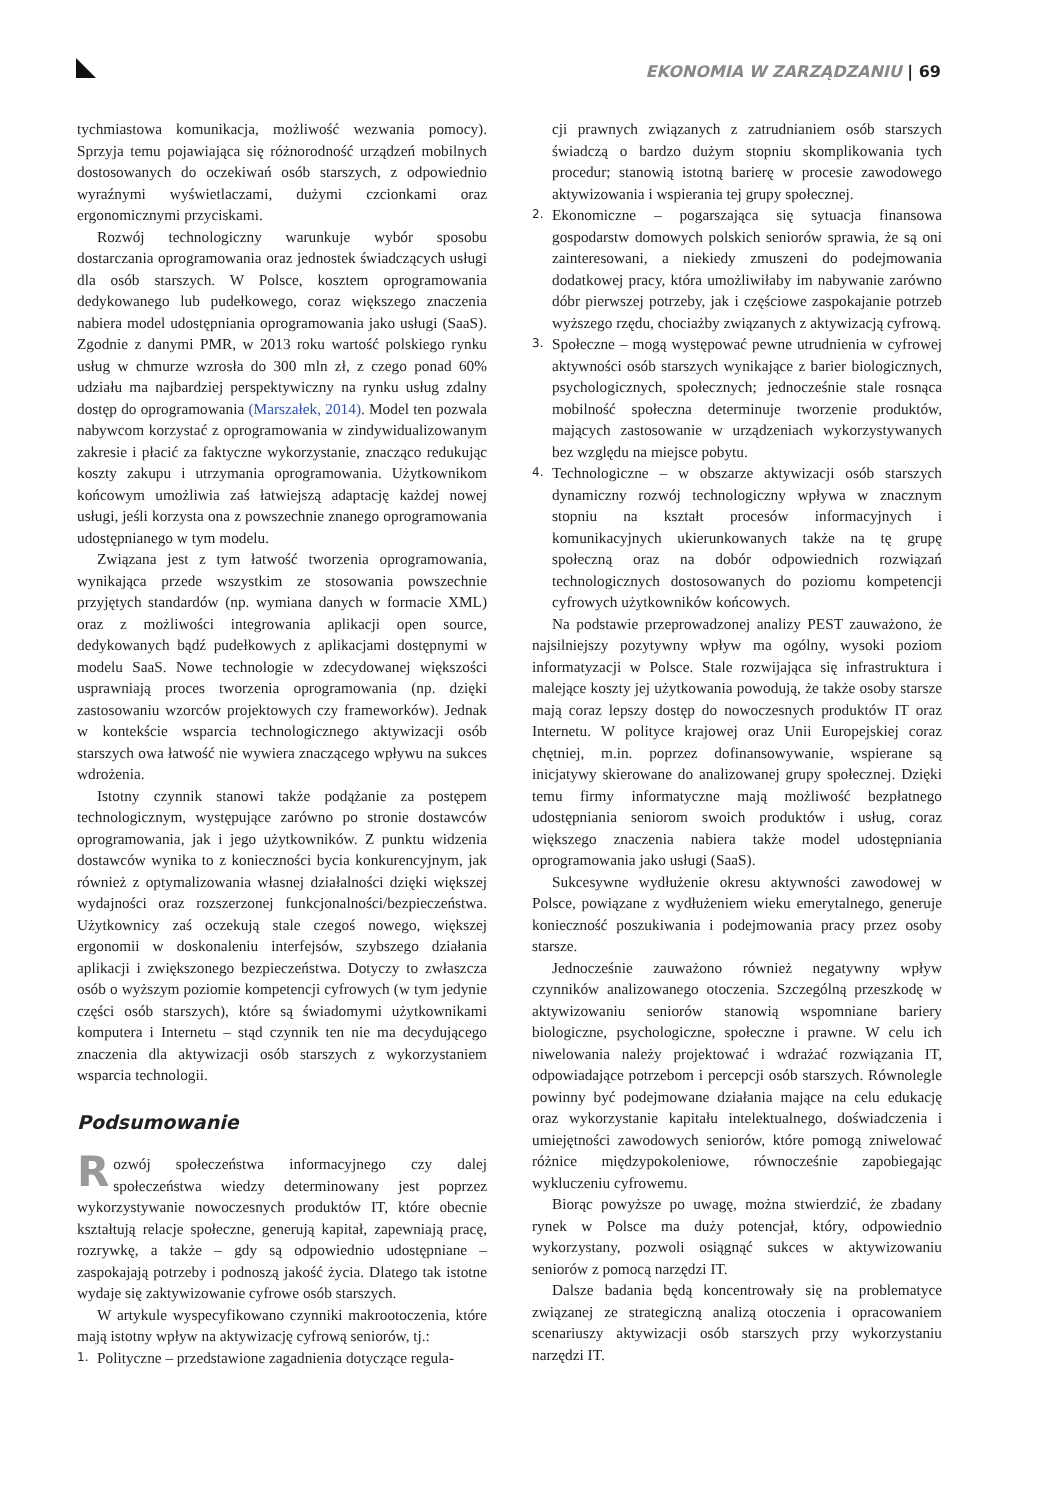EKONOMIA W ZARZĄDZANIU | 69
tychmiastowa komunikacja, możliwość wezwania pomocy). Sprzyja temu pojawiająca się różnorodność urządzeń mobilnych dostosowanych do oczekiwań osób starszych, z odpowiednio wyraźnymi wyświetlaczami, dużymi czcionkami oraz ergonomicznymi przyciskami.
Rozwój technologiczny warunkuje wybór sposobu dostarczania oprogramowania oraz jednostek świadczących usługi dla osób starszych. W Polsce, kosztem oprogramowania dedykowanego lub pudełkowego, coraz większego znaczenia nabiera model udostępniania oprogramowania jako usługi (SaaS). Zgodnie z danymi PMR, w 2013 roku wartość polskiego rynku usług w chmurze wzrosła do 300 mln zł, z czego ponad 60% udziału ma najbardziej perspektywiczny na rynku usług zdalny dostęp do oprogramowania (Marszałek, 2014). Model ten pozwala nabywcom korzystać z oprogramowania w zindywidualizowanym zakresie i płacić za faktyczne wykorzystanie, znacząco redukując koszty zakupu i utrzymania oprogramowania. Użytkownikom końcowym umożliwia zaś łatwiejszą adaptację każdej nowej usługi, jeśli korzysta ona z powszechnie znanego oprogramowania udostępnianego w tym modelu.
Związana jest z tym łatwość tworzenia oprogramowania, wynikająca przede wszystkim ze stosowania powszechnie przyjętych standardów (np. wymiana danych w formacie XML) oraz z możliwości integrowania aplikacji open source, dedykowanych bądź pudełkowych z aplikacjami dostępnymi w modelu SaaS. Nowe technologie w zdecydowanej większości usprawniają proces tworzenia oprogramowania (np. dzięki zastosowaniu wzorców projektowych czy frameworków). Jednak w kontekście wsparcia technologicznego aktywizacji osób starszych owa łatwość nie wywiera znaczącego wpływu na sukces wdrożenia.
Istotny czynnik stanowi także podążanie za postępem technologicznym, występujące zarówno po stronie dostawców oprogramowania, jak i jego użytkowników. Z punktu widzenia dostawców wynika to z konieczności bycia konkurencyjnym, jak również z optymalizowania własnej działalności dzięki większej wydajności oraz rozszerzonej funkcjonalności/bezpieczeństwa. Użytkownicy zaś oczekują stale czegoś nowego, większej ergonomii w doskonaleniu interfejsów, szybszego działania aplikacji i zwiększonego bezpieczeństwa. Dotyczy to zwłaszcza osób o wyższym poziomie kompetencji cyfrowych (w tym jedynie części osób starszych), które są świadomymi użytkownikami komputera i Internetu – stąd czynnik ten nie ma decydującego znaczenia dla aktywizacji osób starszych z wykorzystaniem wsparcia technologii.
Podsumowanie
Rozwój społeczeństwa informacyjnego czy dalej społeczeństwa wiedzy determinowany jest poprzez wykorzystywanie nowoczesnych produktów IT, które obecnie kształtują relacje społeczne, generują kapitał, zapewniają pracę, rozrywkę, a także – gdy są odpowiednio udostępniane – zaspokajają potrzeby i podnoszą jakość życia. Dlatego tak istotne wydaje się zaktywizowanie cyfrowe osób starszych.
W artykule wyspecyfikowano czynniki makrootoczenia, które mają istotny wpływ na aktywizację cyfrową seniorów, tj.:
1.
Polityczne – przedstawione zagadnienia dotyczące regula-
cji prawnych związanych z zatrudnianiem osób starszych świadczą o bardzo dużym stopniu skomplikowania tych procedur; stanowią istotną barierę w procesie zawodowego aktywizowania i wspierania tej grupy społecznej.
2.
Ekonomiczne – pogarszająca się sytuacja finansowa gospodarstw domowych polskich seniorów sprawia, że są oni zainteresowani, a niekiedy zmuszeni do podejmowania dodatkowej pracy, która umożliwiłaby im nabywanie zarówno dóbr pierwszej potrzeby, jak i częściowe zaspokajanie potrzeb wyższego rzędu, chociażby związanych z aktywizacją cyfrową.
3.
Społeczne – mogą występować pewne utrudnienia w cyfrowej aktywności osób starszych wynikające z barier biologicznych, psychologicznych, społecznych; jednocześnie stale rosnąca mobilność społeczna determinuje tworzenie produktów, mających zastosowanie w urządzeniach wykorzystywanych bez względu na miejsce pobytu.
4.
Technologiczne – w obszarze aktywizacji osób starszych dynamiczny rozwój technologiczny wpływa w znacznym stopniu na kształt procesów informacyjnych i komunikacyjnych ukierunkowanych także na tę grupę społeczną oraz na dobór odpowiednich rozwiązań technologicznych dostosowanych do poziomu kompetencji cyfrowych użytkowników końcowych.
Na podstawie przeprowadzonej analizy PEST zauważono, że najsilniejszy pozytywny wpływ ma ogólny, wysoki poziom informatyzacji w Polsce. Stale rozwijająca się infrastruktura i malejące koszty jej użytkowania powodują, że także osoby starsze mają coraz lepszy dostęp do nowoczesnych produktów IT oraz Internetu. W polityce krajowej oraz Unii Europejskiej coraz chętniej, m.in. poprzez dofinansowywanie, wspierane są inicjatywy skierowane do analizowanej grupy społecznej. Dzięki temu firmy informatyczne mają możliwość bezpłatnego udostępniania seniorom swoich produktów i usług, coraz większego znaczenia nabiera także model udostępniania oprogramowania jako usługi (SaaS).
Sukcesywne wydłużenie okresu aktywności zawodowej w Polsce, powiązane z wydłużeniem wieku emerytalnego, generuje konieczność poszukiwania i podejmowania pracy przez osoby starsze.
Jednocześnie zauważono również negatywny wpływ czynników analizowanego otoczenia. Szczególną przeszkodę w aktywizowaniu seniorów stanowią wspomniane bariery biologiczne, psychologiczne, społeczne i prawne. W celu ich niwelowania należy projektować i wdrażać rozwiązania IT, odpowiadające potrzebom i percepcji osób starszych. Równolegle powinny być podejmowane działania mające na celu edukację oraz wykorzystanie kapitału intelektualnego, doświadczenia i umiejętności zawodowych seniorów, które pomogą zniwelować różnice międzypokoleniowe, równocześnie zapobiegając wykluczeniu cyfrowemu.
Biorąc powyższe po uwagę, można stwierdzić, że zbadany rynek w Polsce ma duży potencjał, który, odpowiednio wykorzystany, pozwoli osiągnąć sukces w aktywizowaniu seniorów z pomocą narzędzi IT.
Dalsze badania będą koncentrowały się na problematyce związanej ze strategiczną analizą otoczenia i opracowaniem scenariuszy aktywizacji osób starszych przy wykorzystaniu narzędzi IT.